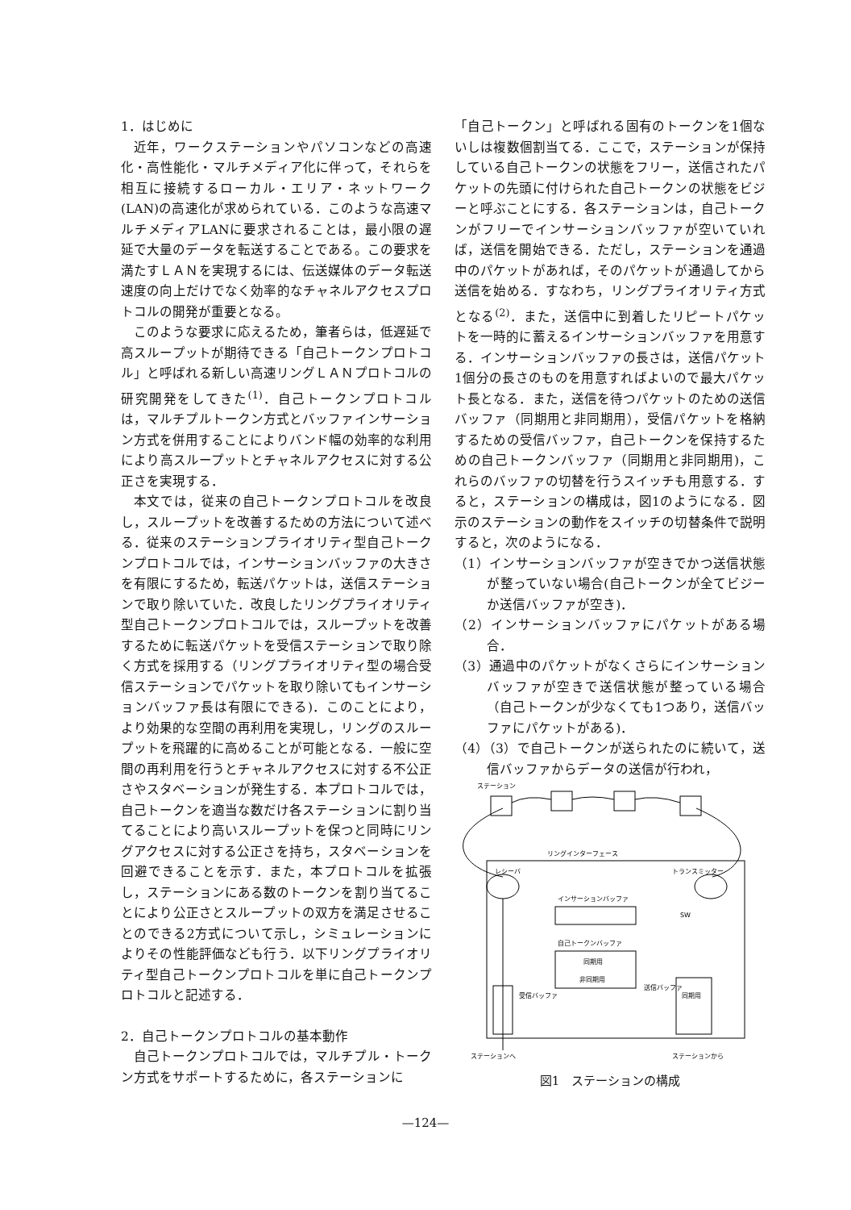1．はじめに
近年，ワークステーションやパソコンなどの高速化・高性能化・マルチメディア化に伴って，それらを相互に接続するローカル・エリア・ネットワーク(LAN)の高速化が求められている．このような高速マルチメディアLANに要求されることは，最小限の遅延で大量のデータを転送することである。この要求を満たすＬＡＮを実現するには、伝送媒体のデータ転送速度の向上だけでなく効率的なチャネルアクセスプロトコルの開発が重要となる。
このような要求に応えるため，筆者らは，低遅延で高スループットが期待できる「自己トークンプロトコル」と呼ばれる新しい高速リングＬＡＮプロトコルの研究開発をしてきた<sup>(1)</sup>．自己トークンプロトコルは，マルチプルトークン方式とバッファインサーション方式を併用することによりバンド幅の効率的な利用により高スループットとチャネルアクセスに対する公正さを実現する．
本文では，従来の自己トークンプロトコルを改良し，スループットを改善するための方法について述べる．従来のステーションプライオリティ型自己トークンプロトコルでは，インサーションバッファの大きさを有限にするため，転送パケットは，送信ステーションで取り除いていた．改良したリングプライオリティ型自己トークンプロトコルでは，スループットを改善するために転送パケットを受信ステーションで取り除く方式を採用する（リングプライオリティ型の場合受信ステーションでパケットを取り除いてもインサーションバッファ長は有限にできる)．このことにより，より効果的な空間の再利用を実現し，リングのスループットを飛躍的に高めることが可能となる．一般に空間の再利用を行うとチャネルアクセスに対する不公正さやスタベーションが発生する．本プロトコルでは，自己トークンを適当な数だけ各ステーションに割り当てることにより高いスループットを保つと同時にリングアクセスに対する公正さを持ち，スタベーションを回避できることを示す．また，本プロトコルを拡張し，ステーションにある数のトークンを割り当てることにより公正さとスループットの双方を満足させることのできる2方式について示し，シミュレーションによりその性能評価なども行う．以下リングプライオリティ型自己トークンプロトコルを単に自己トークンプロトコルと記述する．
2．自己トークンプロトコルの基本動作
自己トークンプロトコルでは，マルチプル・トークン方式をサポートするために，各ステーションに
「自己トークン」と呼ばれる固有のトークンを1個ないしは複数個割当てる．ここで，ステーションが保持している自己トークンの状態をフリー，送信されたパケットの先頭に付けられた自己トークンの状態をビジーと呼ぶことにする．各ステーションは，自己トークンがフリーでインサーションバッファが空いていれば，送信を開始できる．ただし，ステーションを通過中のパケットがあれば，そのパケットが通過してから送信を始める．すなわち，リングプライオリティ方式となる<sup>(2)</sup>．また，送信中に到着したリピートパケットを一時的に蓄えるインサーションバッファを用意する．インサーションバッファの長さは，送信パケット1個分の長さのものを用意すればよいので最大パケット長となる．また，送信を待つパケットのための送信バッファ（同期用と非同期用），受信パケットを格納するための受信バッファ，自己トークンを保持するための自己トークンバッファ（同期用と非同期用)，これらのバッファの切替を行うスイッチも用意する．すると，ステーションの構成は，図1のようになる．図示のステーションの動作をスイッチの切替条件で説明すると，次のようになる．
（1）インサーションバッファが空きでかつ送信状態が整っていない場合(自己トークンが全てビジーか送信バッファが空き)．
（2）インサーションバッファにパケットがある場合．
（3）通過中のパケットがなくさらにインサーションバッファが空きで送信状態が整っている場合（自己トークンが少なくても1つあり，送信バッファにパケットがある)．
（4）（3）で自己トークンが送られたのに続いて，送信バッファからデータの送信が行われ，
ステーション
リングインターフェース
レシーバ
トランスミッター
インサーションバッファ
自己トークンバッファ
同期用
非同期用
SW
受信バッファ
送信バッファ
同期用
ステーションへ
ステーションから
図1　ステーションの構成
—124—